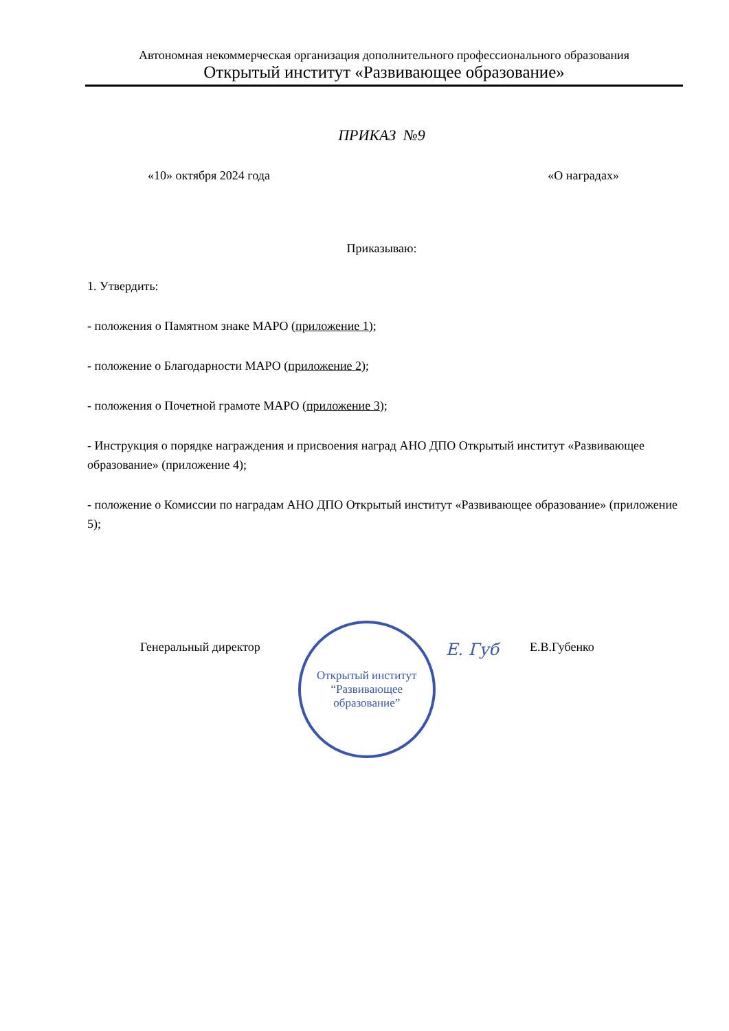Автономная некоммерческая организация дополнительного профессионального образования
Открытый институт «Развивающее образование»
ПРИКАЗ №9
«10» октября 2024 года «О наградах»
Приказываю:
1. Утвердить:
- положения о Памятном знаке МАРО (приложение 1);
- положение о Благодарности МАРО (приложение 2);
- положения о Почетной грамоте МАРО (приложение 3);
- Инструкция о порядке награждения и присвоения наград АНО ДПО Открытый институт «Развивающее образование» (приложение 4);
- положение о Комиссии по наградам АНО ДПО Открытый институт «Развивающее образование» (приложение 5);
Генеральный директор
Открытый институт
“Развивающее
образование”
Е. Губ Е.В.Губенко